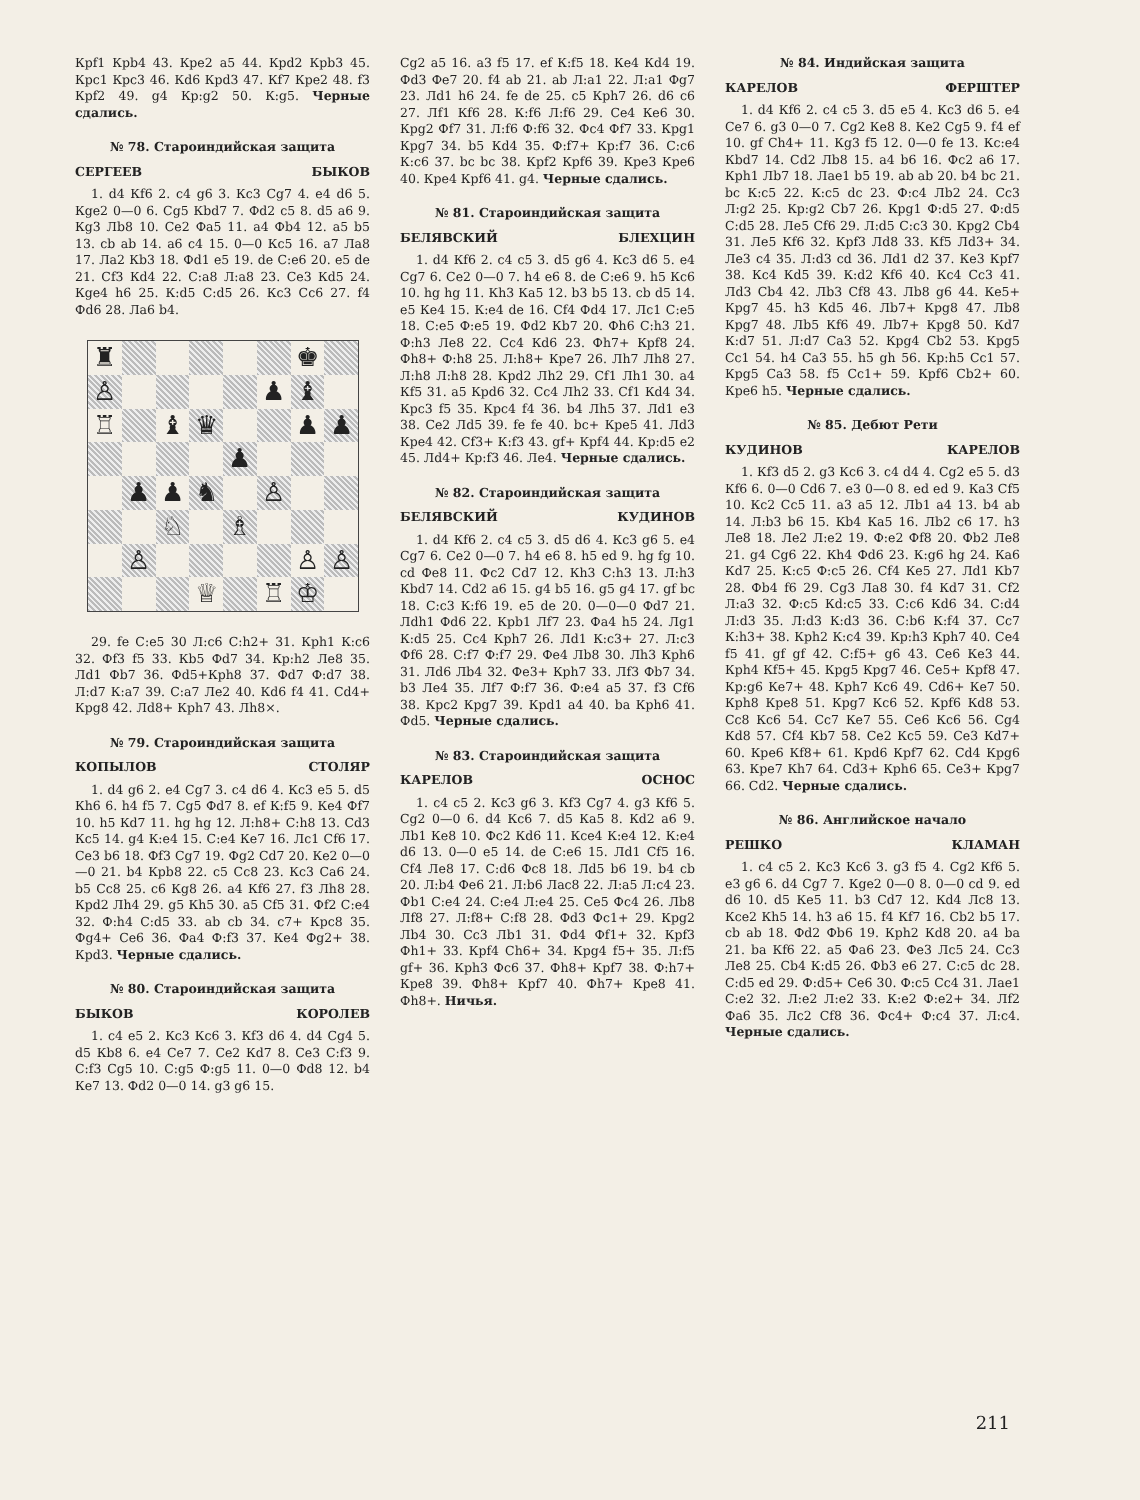Крf1 Крb4 43. Кре2 а5 44. Крd2 Крb3 45. Крс1 Крс3 46. Кd6 Крd3 47. Кf7 Кре2 48. f3 Крf2 49. g4 Кр:g2 50. К:g5. Черные сдались.
№ 78. Староиндийская защита
СЕРГЕЕВ БЫКОВ
1. d4 Кf6 2. с4 g6 3. Кс3 Сg7 4. е4 d6 5. Кgе2 0—0 6. Сg5 Кbd7 7. Фd2 с5 8. d5 а6 9. Кg3 Лb8 10. Се2 Фа5 11. а4 Фb4 12. а5 b5 13. cb ab 14. а6 с4 15. 0—0 Кс5 16. а7 Ла8 17. Ла2 Кb3 18. Фd1 е5 19. de С:е6 20. е5 de 21. Сf3 Кd4 22. С:а8 Л:а8 23. Се3 Кd5 24. Кgе4 h6 25. К:d5 С:d5 26. Кс3 Сс6 27. f4 Фd6 28. Ла6 b4.
♜
♚
♙
♟
♝
♖
♝
♛
♟
♟
♟
♟
♟
♞
♙
♘
♗
♙
♙
♙
♕
♖
♔
29. fe С:е5 30 Л:с6 С:h2+ 31. Крh1 К:с6 32. Фf3 f5 33. Кb5 Фd7 34. Кр:h2 Ле8 35. Лd1 Фb7 36. Фd5+Крh8 37. Фd7 Ф:d7 38. Л:d7 К:а7 39. С:а7 Ле2 40. Кd6 f4 41. Сd4+ Крg8 42. Лd8+ Крh7 43. Лh8×.
№ 79. Староиндийская защита
КОПЫЛОВ СТОЛЯР
1. d4 g6 2. е4 Сg7 3. с4 d6 4. Кс3 е5 5. d5 Кh6 6. h4 f5 7. Сg5 Фd7 8. ef К:f5 9. Ке4 Фf7 10. h5 Кd7 11. hg hg 12. Л:h8+ С:h8 13. Сd3 Кс5 14. g4 К:е4 15. С:е4 Ке7 16. Лс1 Сf6 17. Се3 b6 18. Фf3 Сg7 19. Фg2 Сd7 20. Ке2 0—0—0 21. b4 Крb8 22. с5 Сс8 23. Кс3 Са6 24. b5 Сс8 25. с6 Кg8 26. а4 Кf6 27. f3 Лh8 28. Крd2 Лh4 29. g5 Кh5 30. а5 Сf5 31. Фf2 С:е4 32. Ф:h4 С:d5 33. ab cb 34. с7+ Крс8 35. Фg4+ Се6 36. Фа4 Ф:f3 37. Ке4 Фg2+ 38. Крd3. Черные сдались.
№ 80. Староиндийская защита
БЫКОВ КОРОЛЕВ
1. с4 е5 2. Кс3 Кс6 3. Кf3 d6 4. d4 Сg4 5. d5 Кb8 6. е4 Се7 7. Се2 Кd7 8. Се3 С:f3 9. С:f3 Сg5 10. С:g5 Ф:g5 11. 0—0 Фd8 12. b4 Ке7 13. Фd2 0—0 14. g3 g6 15.
Сg2 а5 16. а3 f5 17. ef К:f5 18. Ке4 Кd4 19. Фd3 Фе7 20. f4 ab 21. ab Л:а1 22. Л:а1 Фg7 23. Лd1 h6 24. fe de 25. с5 Крh7 26. d6 с6 27. Лf1 Кf6 28. К:f6 Л:f6 29. Се4 Ке6 30. Крg2 Фf7 31. Л:f6 Ф:f6 32. Фс4 Фf7 33. Крg1 Крg7 34. b5 Кd4 35. Ф:f7+ Кр:f7 36. С:с6 К:с6 37. bc bc 38. Крf2 Крf6 39. Кре3 Кре6 40. Кре4 Крf6 41. g4. Черные сдались.
№ 81. Староиндийская защита
БЕЛЯВСКИЙ БЛЕХЦИН
1. d4 Кf6 2. с4 с5 3. d5 g6 4. Кс3 d6 5. е4 Сg7 6. Се2 0—0 7. h4 е6 8. de С:е6 9. h5 Кс6 10. hg hg 11. Кh3 Ка5 12. b3 b5 13. cb d5 14. е5 Ке4 15. К:е4 de 16. Сf4 Фd4 17. Лс1 С:е5 18. С:е5 Ф:е5 19. Фd2 Кb7 20. Фh6 С:h3 21. Ф:h3 Ле8 22. Сс4 Кd6 23. Фh7+ Крf8 24. Фh8+ Ф:h8 25. Л:h8+ Кре7 26. Лh7 Лh8 27. Л:h8 Л:h8 28. Крd2 Лh2 29. Сf1 Лh1 30. а4 Кf5 31. а5 Крd6 32. Сс4 Лh2 33. Сf1 Кd4 34. Крс3 f5 35. Крс4 f4 36. b4 Лh5 37. Лd1 е3 38. Се2 Лd5 39. fe fe 40. bc+ Кре5 41. Лd3 Кре4 42. Сf3+ К:f3 43. gf+ Крf4 44. Кр:d5 е2 45. Лd4+ Кр:f3 46. Ле4. Черные сдались.
№ 82. Староиндийская защита
БЕЛЯВСКИЙ КУДИНОВ
1. d4 Кf6 2. с4 с5 3. d5 d6 4. Кс3 g6 5. е4 Сg7 6. Се2 0—0 7. h4 е6 8. h5 еd 9. hg fg 10. cd Фе8 11. Фс2 Сd7 12. Кh3 С:h3 13. Л:h3 Кbd7 14. Сd2 а6 15. g4 b5 16. g5 g4 17. gf bc 18. С:с3 К:f6 19. е5 de 20. 0—0—0 Фd7 21. Лdh1 Фd6 22. Крb1 Лf7 23. Фа4 h5 24. Лg1 К:d5 25. Сс4 Крh7 26. Лd1 К:с3+ 27. Л:с3 Фf6 28. С:f7 Ф:f7 29. Фе4 Лb8 30. Лh3 Крh6 31. Лd6 Лb4 32. Фе3+ Крh7 33. Лf3 Фb7 34. b3 Ле4 35. Лf7 Ф:f7 36. Ф:е4 а5 37. f3 Сf6 38. Крс2 Крg7 39. Крd1 а4 40. ba Крh6 41. Фd5. Черные сдались.
№ 83. Староиндийская защита
КАРЕЛОВ ОСНОС
1. с4 с5 2. Кс3 g6 3. Кf3 Сg7 4. g3 Кf6 5. Сg2 0—0 6. d4 Кс6 7. d5 Ка5 8. Кd2 а6 9. Лb1 Ке8 10. Фс2 Кd6 11. Ксе4 К:е4 12. К:е4 d6 13. 0—0 е5 14. de С:е6 15. Лd1 Сf5 16. Сf4 Ле8 17. С:d6 Фс8 18. Лd5 b6 19. b4 cb 20. Л:b4 Фе6 21. Л:b6 Лас8 22. Л:а5 Л:с4 23. Фb1 С:е4 24. С:е4 Л:е4 25. Се5 Фс4 26. Лb8 Лf8 27. Л:f8+ С:f8 28. Фd3 Фс1+ 29. Крg2 Лb4 30. Сс3 Лb1 31. Фd4 Фf1+ 32. Крf3 Фh1+ 33. Крf4 Сh6+ 34. Крg4 f5+ 35. Л:f5 gf+ 36. Крh3 Фс6 37. Фh8+ Крf7 38. Ф:h7+ Кре8 39. Фh8+ Крf7 40. Фh7+ Кре8 41. Фh8+. Ничья.
№ 84. Индийская защита
КАРЕЛОВ ФЕРШТЕР
1. d4 Кf6 2. с4 с5 3. d5 е5 4. Кс3 d6 5. е4 Се7 6. g3 0—0 7. Сg2 Ке8 8. Ке2 Сg5 9. f4 ef 10. gf Сh4+ 11. Кg3 f5 12. 0—0 fe 13. Кс:е4 Кbd7 14. Сd2 Лb8 15. а4 b6 16. Фс2 а6 17. Крh1 Лb7 18. Лае1 b5 19. ab ab 20. b4 bc 21. bc К:с5 22. К:с5 dc 23. Ф:с4 Лb2 24. Сс3 Л:g2 25. Кр:g2 Сb7 26. Крg1 Ф:d5 27. Ф:d5 С:d5 28. Ле5 Сf6 29. Л:d5 С:с3 30. Крg2 Сb4 31. Ле5 Кf6 32. Крf3 Лd8 33. Кf5 Лd3+ 34. Ле3 с4 35. Л:d3 cd 36. Лd1 d2 37. Ке3 Крf7 38. Кс4 Кd5 39. К:d2 Кf6 40. Кс4 Сс3 41. Лd3 Сb4 42. Лb3 Сf8 43. Лb8 g6 44. Ке5+ Крg7 45. h3 Кd5 46. Лb7+ Крg8 47. Лb8 Крg7 48. Лb5 Кf6 49. Лb7+ Крg8 50. Кd7 К:d7 51. Л:d7 Са3 52. Крg4 Сb2 53. Крg5 Сс1 54. h4 Са3 55. h5 gh 56. Кр:h5 Сс1 57. Крg5 Са3 58. f5 Сс1+ 59. Крf6 Сb2+ 60. Кре6 h5. Черные сдались.
№ 85. Дебют Рети
КУДИНОВ КАРЕЛОВ
1. Кf3 d5 2. g3 Кс6 3. с4 d4 4. Сg2 е5 5. d3 Кf6 6. 0—0 Сd6 7. е3 0—0 8. ed ed 9. Ка3 Сf5 10. Кс2 Сс5 11. а3 а5 12. Лb1 а4 13. b4 ab 14. Л:b3 b6 15. Кb4 Ка5 16. Лb2 с6 17. h3 Ле8 18. Ле2 Л:е2 19. Ф:е2 Фf8 20. Фb2 Ле8 21. g4 Сg6 22. Кh4 Фd6 23. К:g6 hg 24. Ка6 Кd7 25. К:с5 Ф:с5 26. Сf4 Ке5 27. Лd1 Кb7 28. Фb4 f6 29. Сg3 Ла8 30. f4 Кd7 31. Сf2 Л:а3 32. Ф:с5 Кd:с5 33. С:с6 Кd6 34. С:d4 Л:d3 35. Л:d3 К:d3 36. С:b6 К:f4 37. Сс7 К:h3+ 38. Крh2 К:с4 39. Кр:h3 Крh7 40. Се4 f5 41. gf gf 42. С:f5+ g6 43. Се6 Ке3 44. Крh4 Кf5+ 45. Крg5 Крg7 46. Се5+ Крf8 47. Кр:g6 Ке7+ 48. Крh7 Кс6 49. Сd6+ Ке7 50. Крh8 Кре8 51. Крg7 Кс6 52. Крf6 Кd8 53. Сс8 Кс6 54. Сс7 Ке7 55. Се6 Кс6 56. Сg4 Кd8 57. Сf4 Кb7 58. Се2 Кс5 59. Се3 Кd7+ 60. Кре6 Кf8+ 61. Крd6 Крf7 62. Сd4 Крg6 63. Кре7 Кh7 64. Сd3+ Крh6 65. Се3+ Крg7 66. Сd2. Черные сдались.
№ 86. Английское начало
РЕШКО КЛАМАН
1. с4 с5 2. Кс3 Кс6 3. g3 f5 4. Сg2 Кf6 5. е3 g6 6. d4 Сg7 7. Кgе2 0—0 8. 0—0 cd 9. ed d6 10. d5 Ке5 11. b3 Сd7 12. Кd4 Лс8 13. Ксе2 Кh5 14. h3 а6 15. f4 Кf7 16. Сb2 b5 17. cb ab 18. Фd2 Фb6 19. Крh2 Кd8 20. а4 ba 21. ba Кf6 22. а5 Фа6 23. Фе3 Лс5 24. Сс3 Ле8 25. Сb4 К:d5 26. Фb3 е6 27. С:с5 dc 28. С:d5 ed 29. Ф:d5+ Се6 30. Ф:с5 Сс4 31. Лае1 С:е2 32. Л:е2 Л:е2 33. К:е2 Ф:е2+ 34. Лf2 Фа6 35. Лс2 Сf8 36. Фс4+ Ф:с4 37. Л:с4. Черные сдались.
211